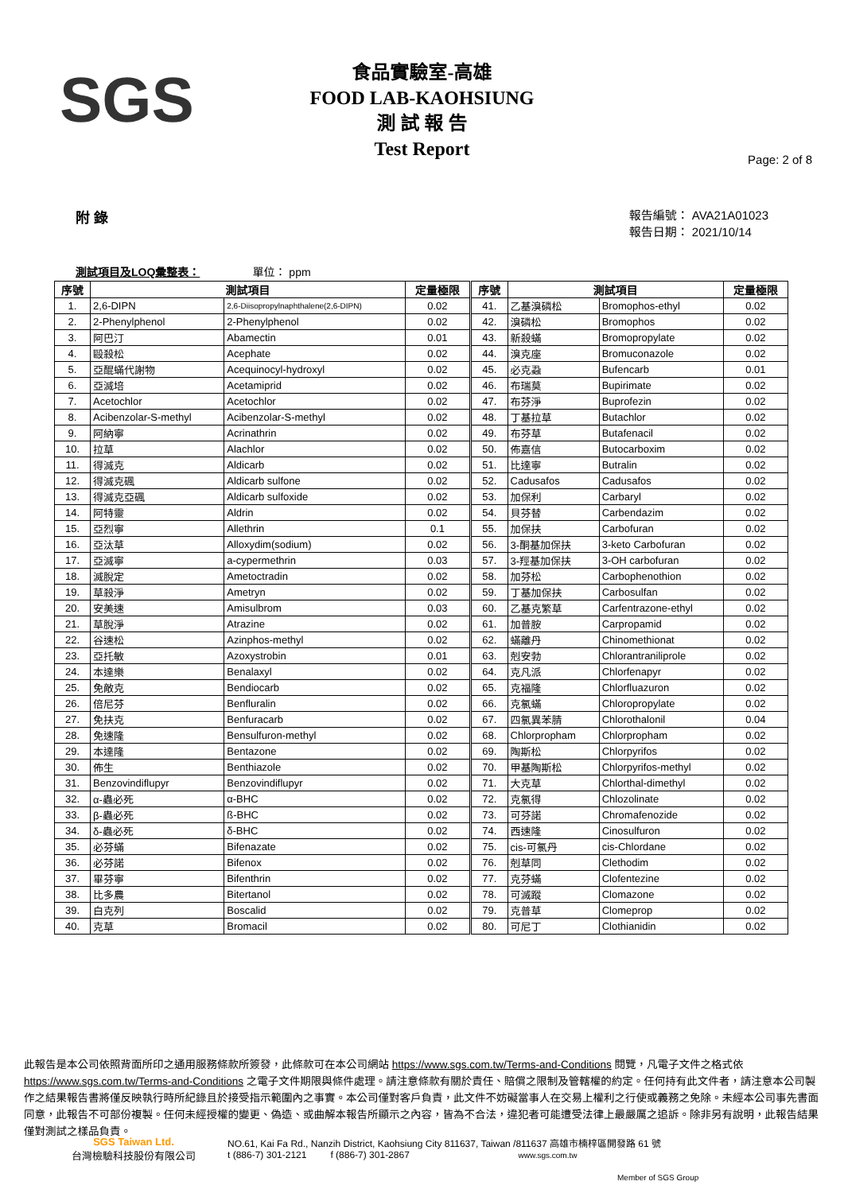SGS
食品實驗室-高雄
FOOD LAB-KAOHSIUNG
測 試 報 告
Test Report
Page: 2 of 8
附 錄
報告編號： AVA21A01023
報告日期： 2021/10/14
測試項目及LOQ彙整表： 單位： ppm
| 序號 | 測試項目 | | 定量極限 | 序號 | 測試項目 | | 定量極限 |
| --- | --- | --- | --- | --- | --- | --- | --- |
| 1. | 2,6-DIPN | 2,6-Diisopropylnaphthalene(2,6-DIPN) | 0.02 | 41. | 乙基溴磷松 | Bromophos-ethyl | 0.02 |
| 2. | 2-Phenylphenol | 2-Phenylphenol | 0.02 | 42. | 溴磷松 | Bromophos | 0.02 |
| 3. | 阿巴汀 | Abamectin | 0.01 | 43. | 新殺蟎 | Bromopropylate | 0.02 |
| 4. | 毆殺松 | Acephate | 0.02 | 44. | 溴克座 | Bromuconazole | 0.02 |
| 5. | 亞醌蟎代謝物 | Acequinocyl-hydroxyl | 0.02 | 45. | 必克蝨 | Bufencarb | 0.01 |
| 6. | 亞滅培 | Acetamiprid | 0.02 | 46. | 布瑞莫 | Bupirimate | 0.02 |
| 7. | Acetochlor | Acetochlor | 0.02 | 47. | 布芬淨 | Buprofezin | 0.02 |
| 8. | Acibenzolar-S-methyl | Acibenzolar-S-methyl | 0.02 | 48. | 丁基拉草 | Butachlor | 0.02 |
| 9. | 阿納寧 | Acrinathrin | 0.02 | 49. | 布芬草 | Butafenacil | 0.02 |
| 10. | 拉草 | Alachlor | 0.02 | 50. | 佈嘉信 | Butocarboxim | 0.02 |
| 11. | 得滅克 | Aldicarb | 0.02 | 51. | 比達寧 | Butralin | 0.02 |
| 12. | 得滅克碸 | Aldicarb sulfone | 0.02 | 52. | Cadusafos | Cadusafos | 0.02 |
| 13. | 得滅克亞碸 | Aldicarb sulfoxide | 0.02 | 53. | 加保利 | Carbaryl | 0.02 |
| 14. | 阿特靈 | Aldrin | 0.02 | 54. | 貝芬替 | Carbendazim | 0.02 |
| 15. | 亞烈寧 | Allethrin | 0.1 | 55. | 加保扶 | Carbofuran | 0.02 |
| 16. | 亞汰草 | Alloxydim(sodium) | 0.02 | 56. | 3-酮基加保扶 | 3-keto Carbofuran | 0.02 |
| 17. | 亞滅寧 | a-cypermethrin | 0.03 | 57. | 3-羥基加保扶 | 3-OH carbofuran | 0.02 |
| 18. | 滅脫定 | Ametoctradin | 0.02 | 58. | 加芬松 | Carbophenothion | 0.02 |
| 19. | 草殺淨 | Ametryn | 0.02 | 59. | 丁基加保扶 | Carbosulfan | 0.02 |
| 20. | 安美速 | Amisulbrom | 0.03 | 60. | 乙基克繁草 | Carfentrazone-ethyl | 0.02 |
| 21. | 草脫淨 | Atrazine | 0.02 | 61. | 加普胺 | Carpropamid | 0.02 |
| 22. | 谷速松 | Azinphos-methyl | 0.02 | 62. | 蟎離丹 | Chinomethionat | 0.02 |
| 23. | 亞托敏 | Azoxystrobin | 0.01 | 63. | 剋安勃 | Chlorantraniliprole | 0.02 |
| 24. | 本達樂 | Benalaxyl | 0.02 | 64. | 克凡派 | Chlorfenapyr | 0.02 |
| 25. | 免敵克 | Bendiocarb | 0.02 | 65. | 克福隆 | Chlorfluazuron | 0.02 |
| 26. | 倍尼芬 | Benfluralin | 0.02 | 66. | 克氯蟎 | Chloropropylate | 0.02 |
| 27. | 免扶克 | Benfuracarb | 0.02 | 67. | 四氯異苯腈 | Chlorothalonil | 0.04 |
| 28. | 免速隆 | Bensulfuron-methyl | 0.02 | 68. | Chlorpropham | Chlorpropham | 0.02 |
| 29. | 本達隆 | Bentazone | 0.02 | 69. | 陶斯松 | Chlorpyrifos | 0.02 |
| 30. | 佈生 | Benthiazole | 0.02 | 70. | 甲基陶斯松 | Chlorpyrifos-methyl | 0.02 |
| 31. | Benzovindiflupyr | Benzovindiflupyr | 0.02 | 71. | 大克草 | Chlorthal-dimethyl | 0.02 |
| 32. | α-蟲必死 | α-BHC | 0.02 | 72. | 克氯得 | Chlozolinate | 0.02 |
| 33. | β-蟲必死 | ß-BHC | 0.02 | 73. | 可芬諾 | Chromafenozide | 0.02 |
| 34. | δ-蟲必死 | δ-BHC | 0.02 | 74. | 西速隆 | Cinosulfuron | 0.02 |
| 35. | 必芬蟎 | Bifenazate | 0.02 | 75. | cis-可氯丹 | cis-Chlordane | 0.02 |
| 36. | 必芬諾 | Bifenox | 0.02 | 76. | 剋草同 | Clethodim | 0.02 |
| 37. | 畢芬寧 | Bifenthrin | 0.02 | 77. | 克芬蟎 | Clofentezine | 0.02 |
| 38. | 比多農 | Bitertanol | 0.02 | 78. | 可滅蹤 | Clomazone | 0.02 |
| 39. | 白克列 | Boscalid | 0.02 | 79. | 克普草 | Clomeprop | 0.02 |
| 40. | 克草 | Bromacil | 0.02 | 80. | 可尼丁 | Clothianidin | 0.02 |
此報告是本公司依照背面所印之通用服務條款所簽發，此條款可在本公司網站 https://www.sgs.com.tw/Terms-and-Conditions 閱覽，凡電子文件之格式依 https://www.sgs.com.tw/Terms-and-Conditions 之電子文件期限與條件處理。請注意條款有關於責任、賠償之限制及管轄權的約定。任何持有此文件者，請注意本公司製作之結果報告書將僅反映執行時所紀錄且於接受指示範圍內之事實。本公司僅對客戶負責，此文件不妨礙當事人在交易上權利之行使或義務之免除。未經本公司事先書面同意，此報告不可部份複製。任何未經授權的變更、偽造、或曲解本報告所顯示之內容，皆為不合法，違犯者可能遭受法律上最嚴厲之追訴。除非另有說明，此報告結果僅對測試之樣品負責。
SGS Taiwan Ltd.
台灣檢驗科技股份有限公司
NO.61, Kai Fa Rd., Nanzih District, Kaohsiung City 811637, Taiwan /811637 高雄市楠梓區開發路 61 號
t (886-7) 301-2121 f (886-7) 301-2867 www.sgs.com.tw
Member of SGS Group